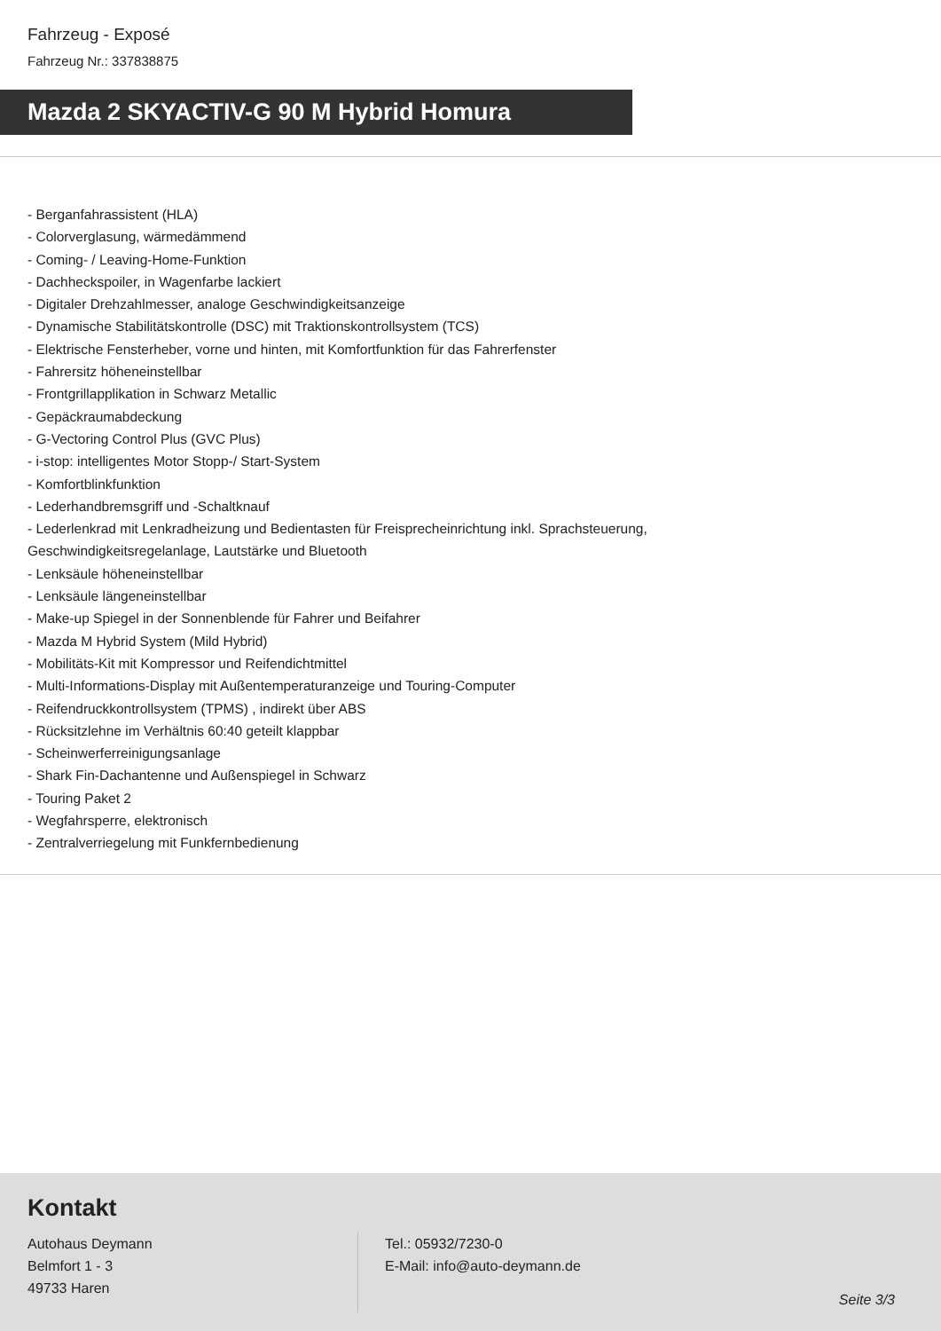Fahrzeug - Exposé
Fahrzeug Nr.: 337838875
Mazda 2 SKYACTIV-G 90 M Hybrid Homura
- Berganfahrassistent (HLA)
- Colorverglasung, wärmedämmend
- Coming- / Leaving-Home-Funktion
- Dachheckspoiler, in Wagenfarbe lackiert
- Digitaler Drehzahlmesser, analoge Geschwindigkeitsanzeige
- Dynamische Stabilitätskontrolle (DSC) mit Traktionskontrollsystem (TCS)
- Elektrische Fensterheber, vorne und hinten, mit Komfortfunktion für das Fahrerfenster
- Fahrersitz höheneinstellbar
- Frontgrillapplikation in Schwarz Metallic
- Gepäckraumabdeckung
- G-Vectoring Control Plus (GVC Plus)
- i-stop: intelligentes Motor Stopp-/ Start-System
- Komfortblinkfunktion
- Lederhandbremsgriff und -Schaltknauf
- Lederlenkrad mit Lenkradheizung und Bedientasten für Freisprecheinrichtung inkl. Sprachsteuerung,
Geschwindigkeitsregelanlage, Lautstärke und Bluetooth
- Lenksäule höheneinstellbar
- Lenksäule längeneinstellbar
- Make-up Spiegel in der Sonnenblende für Fahrer und Beifahrer
- Mazda M Hybrid System (Mild Hybrid)
- Mobilitäts-Kit mit Kompressor und Reifendichtmittel
- Multi-Informations-Display mit Außentemperaturanzeige und Touring-Computer
- Reifendruckkontrollsystem (TPMS) , indirekt über ABS
- Rücksitzlehne im Verhältnis 60:40 geteilt klappbar
- Scheinwerferreinigungsanlage
- Shark Fin-Dachantenne und Außenspiegel in Schwarz
- Touring Paket 2
- Wegfahrsperre, elektronisch
- Zentralverriegelung mit Funkfernbedienung
Kontakt
Autohaus Deymann
Belmfort 1 - 3
49733 Haren
Tel.: 05932/7230-0
E-Mail: info@auto-deymann.de
Seite 3/3